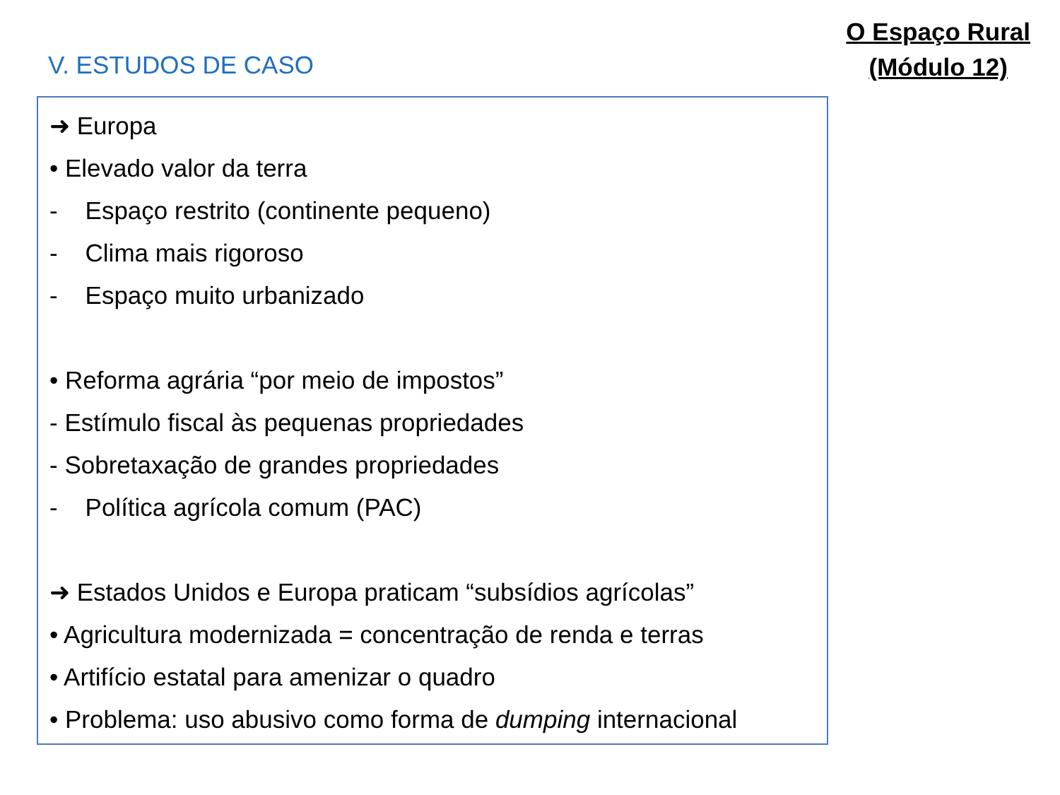V. ESTUDOS DE CASO
O Espaço Rural
(Módulo 12)
➜ Europa
• Elevado valor da terra
- Espaço restrito (continente pequeno)
- Clima mais rigoroso
- Espaço muito urbanizado
• Reforma agrária “por meio de impostos”
- Estímulo fiscal às pequenas propriedades
- Sobretaxação de grandes propriedades
- Política agrícola comum (PAC)
➜ Estados Unidos e Europa praticam “subsídios agrícolas”
• Agricultura modernizada = concentração de renda e terras
• Artifício estatal para amenizar o quadro
• Problema: uso abusivo como forma de dumping internacional